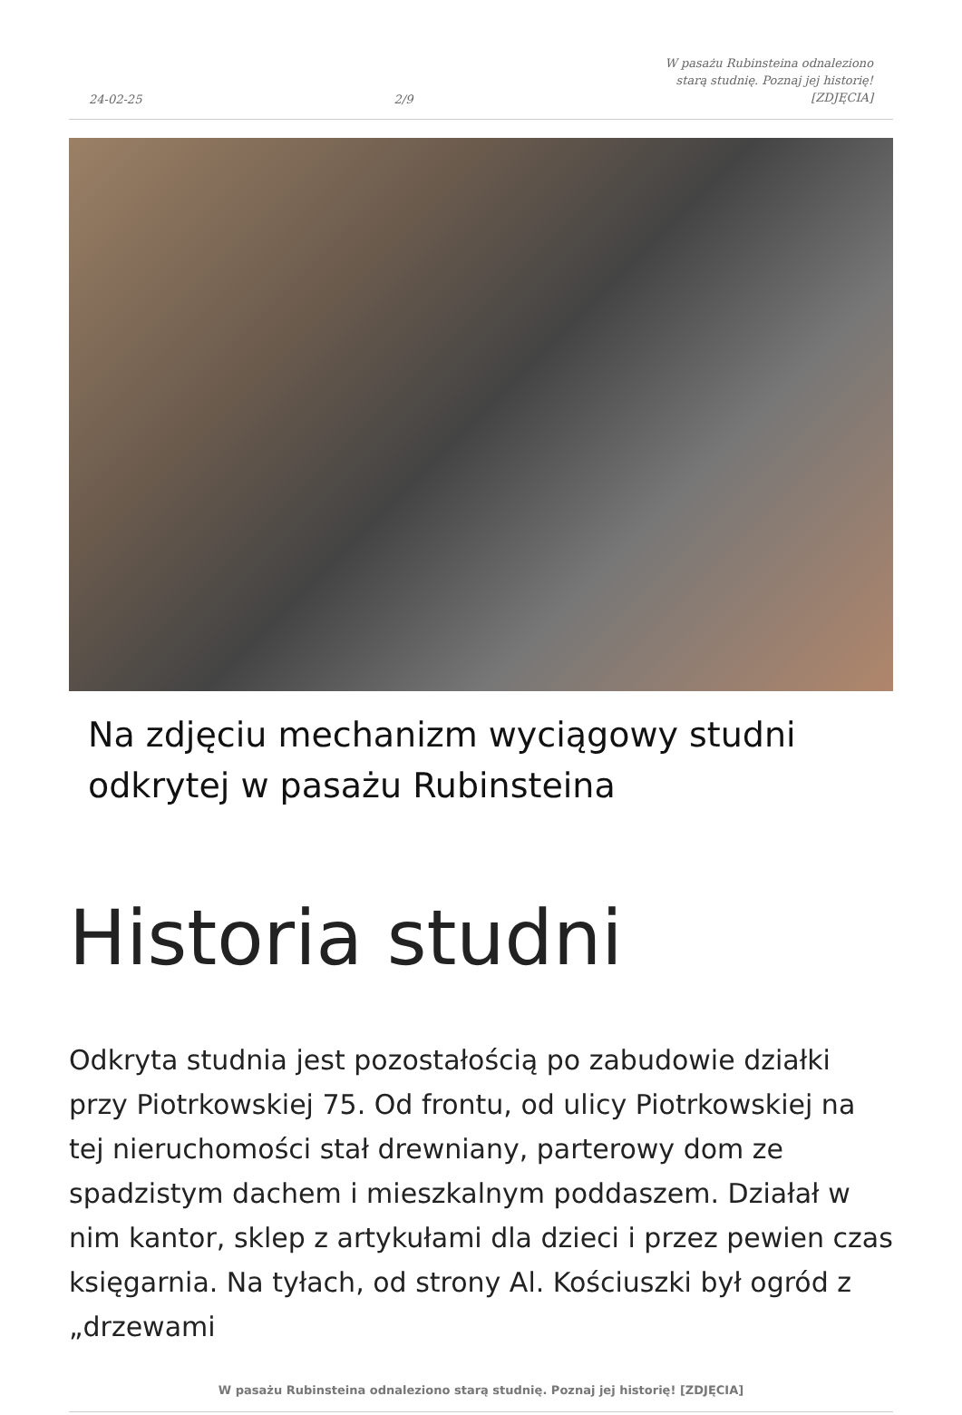24-02-25 2/9 W pasażu Rubinsteina odnaleziono
starą studnię. Poznaj jej historię!
[ZDJĘCIA]
Na zdjęciu mechanizm wyciągowy studni odkrytej w pasażu Rubinsteina
Historia studni
Odkryta studnia jest pozostałością po zabudowie działki przy Piotrkowskiej 75. Od frontu, od ulicy Piotrkowskiej na tej nieruchomości stał drewniany, parterowy dom ze spadzistym dachem i mieszkalnym poddaszem. Działał w nim kantor, sklep z artykułami dla dzieci i przez pewien czas księgarnia. Na tyłach, od strony Al. Kościuszki był ogród z „drzewami
W pasażu Rubinsteina odnaleziono starą studnię. Poznaj jej historię! [ZDJĘCIA]